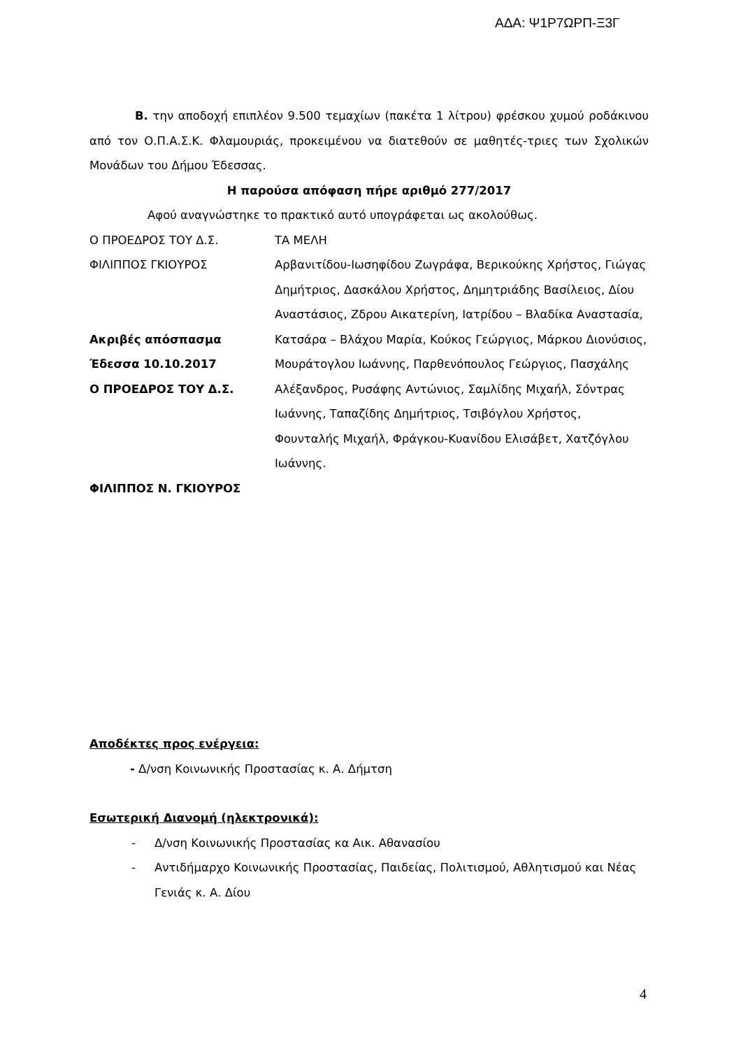ΑΔΑ: Ψ1Ρ7ΩΡΠ-Ξ3Γ
Β. την αποδοχή επιπλέον 9.500 τεμαχίων (πακέτα 1 λίτρου) φρέσκου χυμού ροδάκινου από τον Ο.Π.Α.Σ.Κ. Φλαμουριάς, προκειμένου να διατεθούν σε μαθητές-τριες των Σχολικών Μονάδων του Δήμου Έδεσσας.
Η παρούσα απόφαση πήρε αριθμό 277/2017
Αφού αναγνώστηκε το πρακτικό αυτό υπογράφεται ως ακολούθως.
Ο ΠΡΟΕΔΡΟΣ ΤΟΥ Δ.Σ. ΤΑ ΜΕΛΗ
ΦΙΛΙΠΠΟΣ ΓΚΙΟΥΡΟΣ
Ακριβές απόσπασμα
Έδεσσα 10.10.2017
Ο ΠΡΟΕΔΡΟΣ ΤΟΥ Δ.Σ.
ΦΙΛΙΠΠΟΣ Ν. ΓΚΙΟΥΡΟΣ
Αρβανιτίδου-Ιωσηφίδου Ζωγράφα, Βερικούκης Χρήστος, Γιώγας Δημήτριος, Δασκάλου Χρήστος, Δημητριάδης Βασίλειος, Δίου Αναστάσιος, Ζδρου Αικατερίνη, Ιατρίδου – Βλαδίκα Αναστασία, Κατσάρα – Βλάχου Μαρία, Κούκος Γεώργιος, Μάρκου Διονύσιος, Μουράτογλου Ιωάννης, Παρθενόπουλος Γεώργιος, Πασχάλης Αλέξανδρος, Ρυσάφης Αντώνιος, Σαμλίδης Μιχαήλ, Σόντρας Ιωάννης, Ταπαζίδης Δημήτριος, Τσιβόγλου Χρήστος, Φουνταλής Μιχαήλ, Φράγκου-Κυανίδου Ελισάβετ, Χατζόγλου Ιωάννης.
Αποδέκτες προς ενέργεια:
- Δ/νση Κοινωνικής Προστασίας κ. Α. Δήμτση
Εσωτερική Διανομή (ηλεκτρονικά):
- Δ/νση Κοινωνικής Προστασίας κα Αικ. Αθανασίου
- Αντιδήμαρχο Κοινωνικής Προστασίας, Παιδείας, Πολιτισμού, Αθλητισμού και Νέας Γενιάς κ. Α. Δίου
4